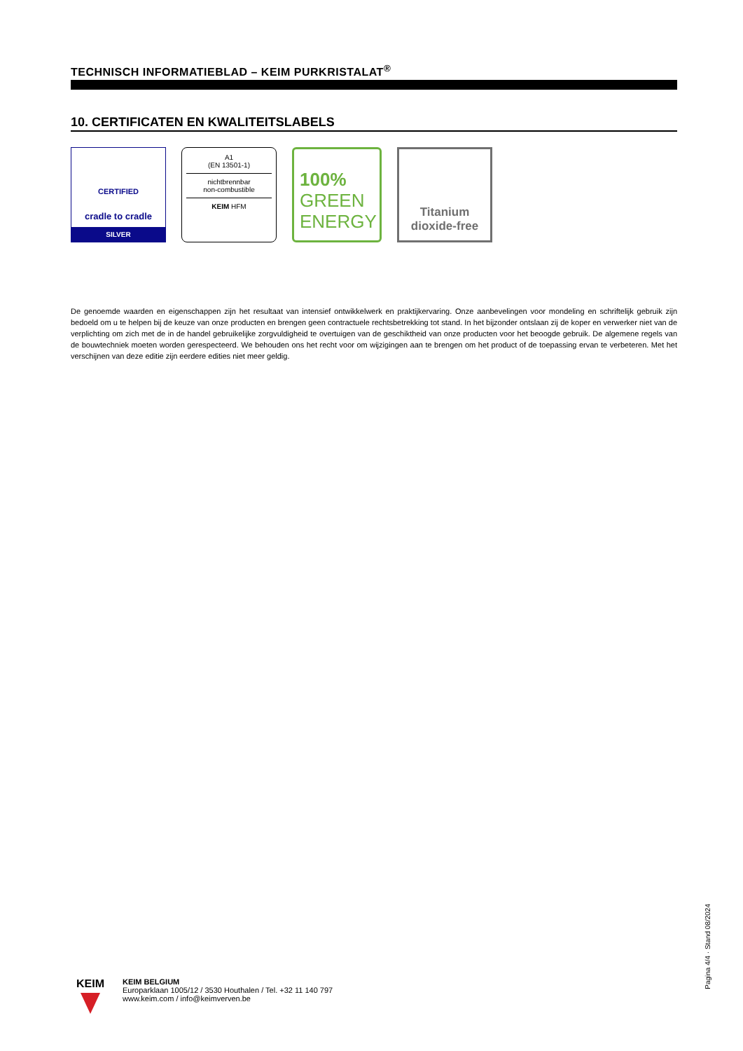TECHNISCH INFORMATIEBLAD – KEIM PURKRISTALAT<sup>®</sup>
10. CERTIFICATEN EN KWALITEITSLABELS
CERTIFIED
cradle to cradle
SILVER
A1
(EN 13501-1)
nichtbrennbar
non-combustible
KEIM HFM
100%
GREEN
ENERGY
Titanium
dioxide-free
De genoemde waarden en eigenschappen zijn het resultaat van intensief ontwikkelwerk en praktijkervaring. Onze aanbevelingen voor mondeling en schriftelijk gebruik zijn bedoeld om u te helpen bij de keuze van onze producten en brengen geen contractuele rechtsbetrekking tot stand. In het bijzonder ontslaan zij de koper en verwerker niet van de verplichting om zich met de in de handel gebruikelijke zorgvuldigheid te overtuigen van de geschiktheid van onze producten voor het beoogde gebruik. De algemene regels van de bouwtechniek moeten worden gerespecteerd. We behouden ons het recht voor om wijzigingen aan te brengen om het product of de toepassing ervan te verbeteren. Met het verschijnen van deze editie zijn eerdere edities niet meer geldig.
Pagina 4/4 · Stand 08/2024
KEIM
KEIM BELGIUM
Europarklaan 1005/12 / 3530 Houthalen / Tel. +32 11 140 797
www.keim.com / info@keimverven.be